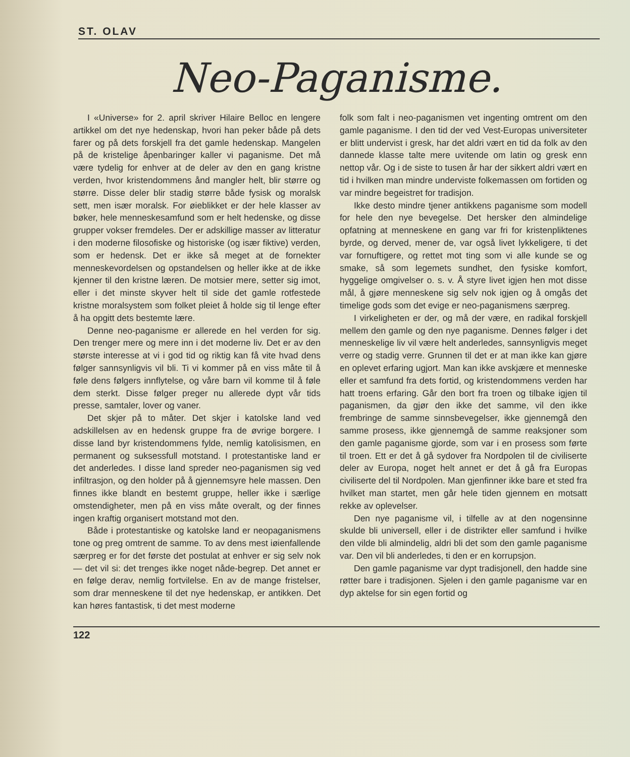ST. OLAV
Neo-Paganisme.
I «Universe» for 2. april skriver Hilaire Belloc en lengere artikkel om det nye hedenskap, hvori han peker både på dets farer og på dets forskjell fra det gamle hedenskap. Mangelen på de kristelige åpenbaringer kaller vi paganisme. Det må være tydelig for enhver at de deler av den en gang kristne verden, hvor kristendommens ånd mangler helt, blir større og større. Disse deler blir stadig større både fysisk og moralsk sett, men især moralsk. For øieblikket er der hele klasser av bøker, hele menneskesamfund som er helt hedenske, og disse grupper vokser fremdeles. Der er adskillige masser av litteratur i den moderne filosofiske og historiske (og især fiktive) verden, som er hedensk. Det er ikke så meget at de fornekter menneskevordelsen og opstandelsen og heller ikke at de ikke kjenner til den kristne læren. De motsier mere, setter sig imot, eller i det minste skyver helt til side det gamle rotfestede kristne moralsystem som folket pleiet å holde sig til lenge efter å ha opgitt dets bestemte lære.
Denne neo-paganisme er allerede en hel verden for sig. Den trenger mere og mere inn i det moderne liv. Det er av den største interesse at vi i god tid og riktig kan få vite hvad dens følger sannsynligvis vil bli. Ti vi kommer på en viss måte til å føle dens følgers innflytelse, og våre barn vil komme til å føle dem sterkt. Disse følger preger nu allerede dypt vår tids presse, samtaler, lover og vaner.
Det skjer på to måter. Det skjer i katolske land ved adskillelsen av en hedensk gruppe fra de øvrige borgere. I disse land byr kristendommens fylde, nemlig katolisismen, en permanent og suksessfull motstand. I protestantiske land er det anderledes. I disse land spreder neo-paganismen sig ved infiltrasjon, og den holder på å gjennemsyre hele massen. Den finnes ikke blandt en bestemt gruppe, heller ikke i særlige omstendigheter, men på en viss måte overalt, og der finnes ingen kraftig organisert motstand mot den.
Både i protestantiske og katolske land er neopaganismens tone og preg omtrent de samme. To av dens mest iøienfallende særpreg er for det første det postulat at enhver er sig selv nok — det vil si: det trenges ikke noget nåde-begrep. Det annet er en følge derav, nemlig fortvilelse. En av de mange fristelser, som drar menneskene til det nye hedenskap, er antikken. Det kan høres fantastisk, ti det mest moderne
folk som falt i neo-paganismen vet ingenting omtrent om den gamle paganisme. I den tid der ved Vest-Europas universiteter er blitt undervist i gresk, har det aldri vært en tid da folk av den dannede klasse talte mere uvitende om latin og gresk enn nettop vår. Og i de siste to tusen år har der sikkert aldri vært en tid i hvilken man mindre underviste folkemassen om fortiden og var mindre begeistret for tradisjon.
Ikke desto mindre tjener antikkens paganisme som modell for hele den nye bevegelse. Det hersker den almindelige opfatning at menneskene en gang var fri for kristenpliktenes byrde, og derved, mener de, var også livet lykkeligere, ti det var fornuftigere, og rettet mot ting som vi alle kunde se og smake, så som legemets sundhet, den fysiske komfort, hyggelige omgivelser o. s. v. Å styre livet igjen hen mot disse mål, å gjøre menneskene sig selv nok igjen og å omgås det timelige gods som det evige er neo-paganismens særpreg.
I virkeligheten er der, og må der være, en radikal forskjell mellem den gamle og den nye paganisme. Dennes følger i det menneskelige liv vil være helt anderledes, sannsynligvis meget verre og stadig verre. Grunnen til det er at man ikke kan gjøre en oplevet erfaring ugjort. Man kan ikke avskjære et menneske eller et samfund fra dets fortid, og kristendommens verden har hatt troens erfaring. Går den bort fra troen og tilbake igjen til paganismen, da gjør den ikke det samme, vil den ikke frembringe de samme sinnsbevegelser, ikke gjennemgå den samme prosess, ikke gjennemgå de samme reaksjoner som den gamle paganisme gjorde, som var i en prosess som førte til troen. Ett er det å gå sydover fra Nordpolen til de civiliserte deler av Europa, noget helt annet er det å gå fra Europas civiliserte del til Nordpolen. Man gjenfinner ikke bare et sted fra hvilket man startet, men går hele tiden gjennem en motsatt rekke av oplevelser.
Den nye paganisme vil, i tilfelle av at den nogensinne skulde bli universell, eller i de distrikter eller samfund i hvilke den vilde bli almindelig, aldri bli det som den gamle paganisme var. Den vil bli anderledes, ti den er en korrupsjon.
Den gamle paganisme var dypt tradisjonell, den hadde sine røtter bare i tradisjonen. Sjelen i den gamle paganisme var en dyp aktelse for sin egen fortid og
122